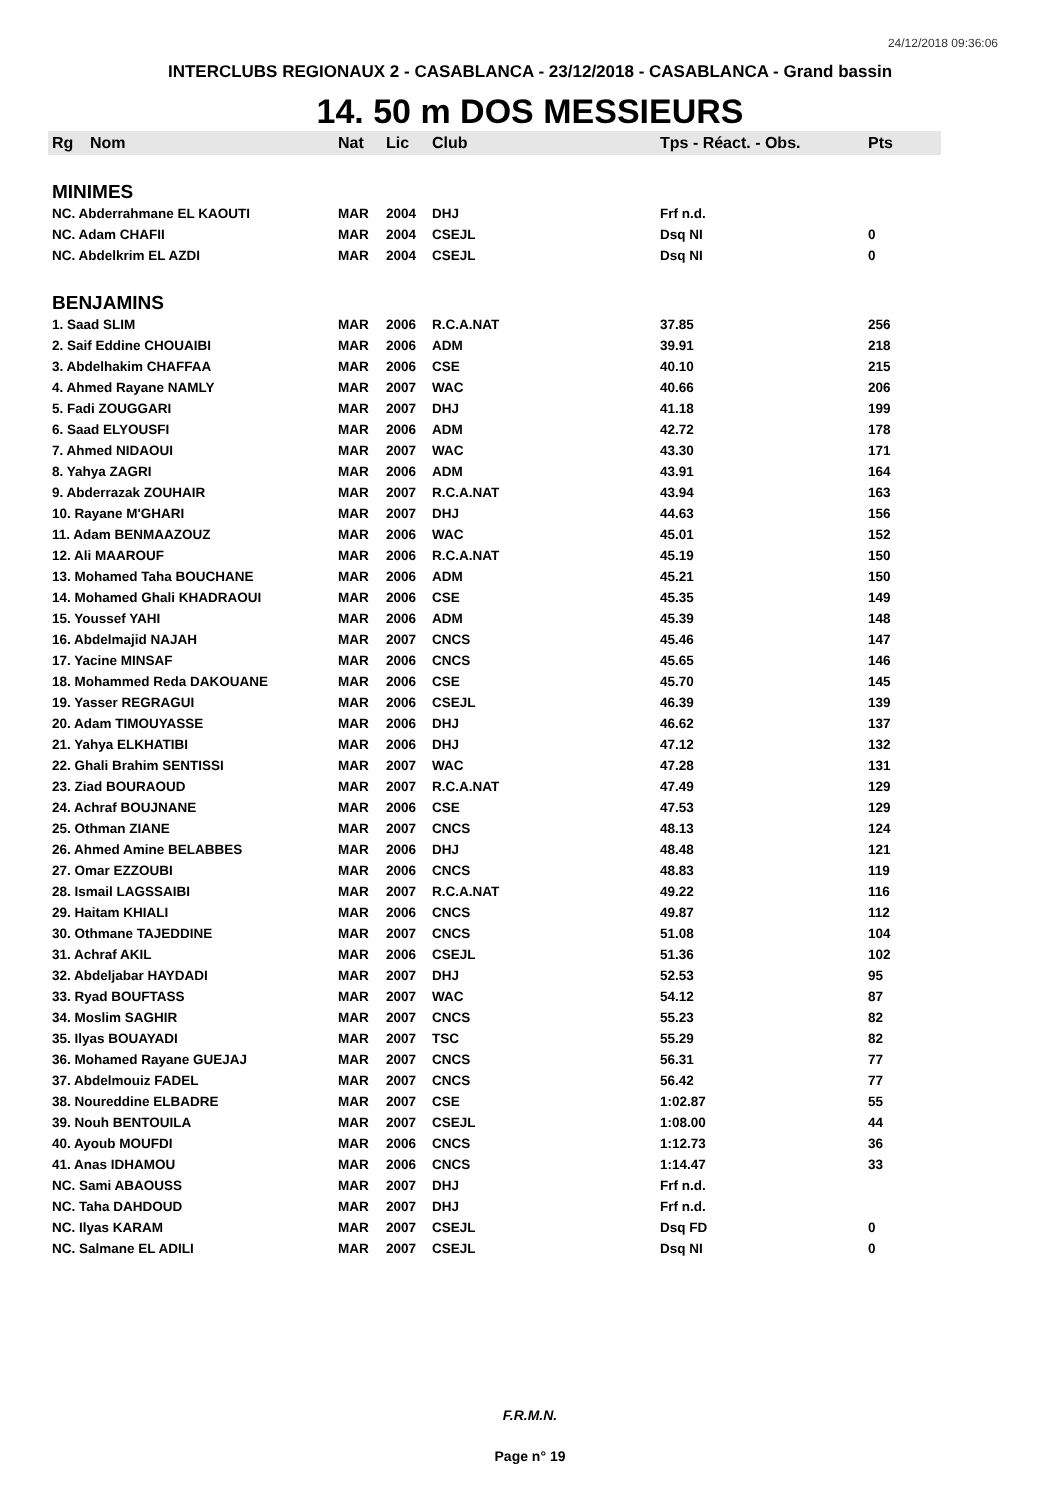24/12/2018 09:36:06
INTERCLUBS REGIONAUX 2 - CASABLANCA - 23/12/2018 - CASABLANCA - Grand bassin
14. 50 m DOS MESSIEURS
| Rg | Nom | Nat | Lic | Club | Tps - Réact. - Obs. | Pts |
| --- | --- | --- | --- | --- | --- | --- |
| MINIMES | | | | | | |
| NC. Abderrahmane EL KAOUTI | | MAR | 2004 | DHJ | Frf n.d. | |
| NC. Adam CHAFII | | MAR | 2004 | CSEJL | Dsq NI | 0 |
| NC. Abdelkrim EL AZDI | | MAR | 2004 | CSEJL | Dsq NI | 0 |
| BENJAMINS | | | | | | |
| 1. Saad SLIM | | MAR | 2006 | R.C.A.NAT | 37.85 | 256 |
| 2. Saif Eddine CHOUAIBI | | MAR | 2006 | ADM | 39.91 | 218 |
| 3. Abdelhakim CHAFFAA | | MAR | 2006 | CSE | 40.10 | 215 |
| 4. Ahmed Rayane NAMLY | | MAR | 2007 | WAC | 40.66 | 206 |
| 5. Fadi ZOUGGARI | | MAR | 2007 | DHJ | 41.18 | 199 |
| 6. Saad ELYOUSFI | | MAR | 2006 | ADM | 42.72 | 178 |
| 7. Ahmed NIDAOUI | | MAR | 2007 | WAC | 43.30 | 171 |
| 8. Yahya ZAGRI | | MAR | 2006 | ADM | 43.91 | 164 |
| 9. Abderrazak ZOUHAIR | | MAR | 2007 | R.C.A.NAT | 43.94 | 163 |
| 10. Rayane M'GHARI | | MAR | 2007 | DHJ | 44.63 | 156 |
| 11. Adam BENMAAZOUZ | | MAR | 2006 | WAC | 45.01 | 152 |
| 12. Ali MAAROUF | | MAR | 2006 | R.C.A.NAT | 45.19 | 150 |
| 13. Mohamed Taha BOUCHANE | | MAR | 2006 | ADM | 45.21 | 150 |
| 14. Mohamed Ghali KHADRAOUI | | MAR | 2006 | CSE | 45.35 | 149 |
| 15. Youssef YAHI | | MAR | 2006 | ADM | 45.39 | 148 |
| 16. Abdelmajid NAJAH | | MAR | 2007 | CNCS | 45.46 | 147 |
| 17. Yacine MINSAF | | MAR | 2006 | CNCS | 45.65 | 146 |
| 18. Mohammed Reda DAKOUANE | | MAR | 2006 | CSE | 45.70 | 145 |
| 19. Yasser REGRAGUI | | MAR | 2006 | CSEJL | 46.39 | 139 |
| 20. Adam TIMOUYASSE | | MAR | 2006 | DHJ | 46.62 | 137 |
| 21. Yahya ELKHATIBI | | MAR | 2006 | DHJ | 47.12 | 132 |
| 22. Ghali Brahim SENTISSI | | MAR | 2007 | WAC | 47.28 | 131 |
| 23. Ziad BOURAOUD | | MAR | 2007 | R.C.A.NAT | 47.49 | 129 |
| 24. Achraf BOUJNANE | | MAR | 2006 | CSE | 47.53 | 129 |
| 25. Othman ZIANE | | MAR | 2007 | CNCS | 48.13 | 124 |
| 26. Ahmed Amine BELABBES | | MAR | 2006 | DHJ | 48.48 | 121 |
| 27. Omar EZZOUBI | | MAR | 2006 | CNCS | 48.83 | 119 |
| 28. Ismail LAGSSAIBI | | MAR | 2007 | R.C.A.NAT | 49.22 | 116 |
| 29. Haitam KHIALI | | MAR | 2006 | CNCS | 49.87 | 112 |
| 30. Othmane TAJEDDINE | | MAR | 2007 | CNCS | 51.08 | 104 |
| 31. Achraf AKIL | | MAR | 2006 | CSEJL | 51.36 | 102 |
| 32. Abdeljabar HAYDADI | | MAR | 2007 | DHJ | 52.53 | 95 |
| 33. Ryad BOUFTASS | | MAR | 2007 | WAC | 54.12 | 87 |
| 34. Moslim SAGHIR | | MAR | 2007 | CNCS | 55.23 | 82 |
| 35. Ilyas BOUAYADI | | MAR | 2007 | TSC | 55.29 | 82 |
| 36. Mohamed Rayane GUEJAJ | | MAR | 2007 | CNCS | 56.31 | 77 |
| 37. Abdelmouiz FADEL | | MAR | 2007 | CNCS | 56.42 | 77 |
| 38. Noureddine ELBADRE | | MAR | 2007 | CSE | 1:02.87 | 55 |
| 39. Nouh BENTOUILA | | MAR | 2007 | CSEJL | 1:08.00 | 44 |
| 40. Ayoub MOUFDI | | MAR | 2006 | CNCS | 1:12.73 | 36 |
| 41. Anas IDHAMOU | | MAR | 2006 | CNCS | 1:14.47 | 33 |
| NC. Sami ABAOUSS | | MAR | 2007 | DHJ | Frf n.d. | |
| NC. Taha DAHDOUD | | MAR | 2007 | DHJ | Frf n.d. | |
| NC. Ilyas KARAM | | MAR | 2007 | CSEJL | Dsq FD | 0 |
| NC. Salmane EL ADILI | | MAR | 2007 | CSEJL | Dsq NI | 0 |
F.R.M.N.
Page n° 19